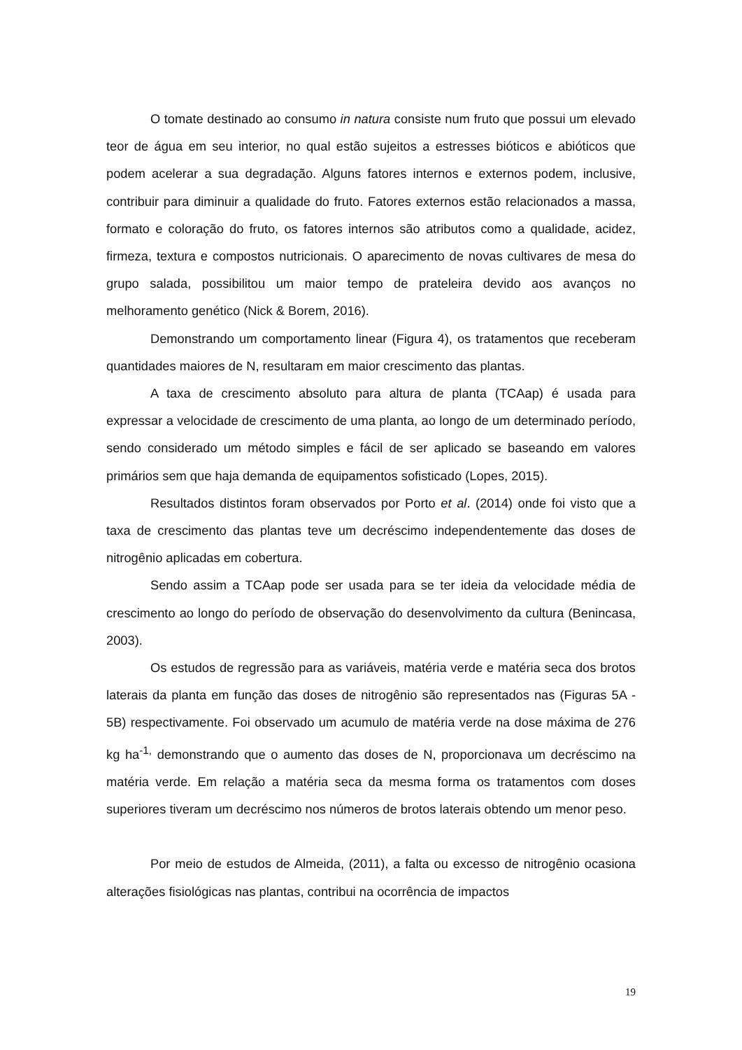O tomate destinado ao consumo in natura consiste num fruto que possui um elevado teor de água em seu interior, no qual estão sujeitos a estresses bióticos e abióticos que podem acelerar a sua degradação. Alguns fatores internos e externos podem, inclusive, contribuir para diminuir a qualidade do fruto. Fatores externos estão relacionados a massa, formato e coloração do fruto, os fatores internos são atributos como a qualidade, acidez, firmeza, textura e compostos nutricionais. O aparecimento de novas cultivares de mesa do grupo salada, possibilitou um maior tempo de prateleira devido aos avanços no melhoramento genético (Nick & Borem, 2016).
Demonstrando um comportamento linear (Figura 4), os tratamentos que receberam quantidades maiores de N, resultaram em maior crescimento das plantas.
A taxa de crescimento absoluto para altura de planta (TCAap) é usada para expressar a velocidade de crescimento de uma planta, ao longo de um determinado período, sendo considerado um método simples e fácil de ser aplicado se baseando em valores primários sem que haja demanda de equipamentos sofisticado (Lopes, 2015).
Resultados distintos foram observados por Porto et al. (2014) onde foi visto que a taxa de crescimento das plantas teve um decréscimo independentemente das doses de nitrogênio aplicadas em cobertura.
Sendo assim a TCAap pode ser usada para se ter ideia da velocidade média de crescimento ao longo do período de observação do desenvolvimento da cultura (Benincasa, 2003).
Os estudos de regressão para as variáveis, matéria verde e matéria seca dos brotos laterais da planta em função das doses de nitrogênio são representados nas (Figuras 5A - 5B) respectivamente. Foi observado um acumulo de matéria verde na dose máxima de 276 kg ha<sup>-1,</sup> demonstrando que o aumento das doses de N, proporcionava um decréscimo na matéria verde. Em relação a matéria seca da mesma forma os tratamentos com doses superiores tiveram um decréscimo nos números de brotos laterais obtendo um menor peso.
Por meio de estudos de Almeida, (2011), a falta ou excesso de nitrogênio ocasiona alterações fisiológicas nas plantas, contribui na ocorrência de impactos
19